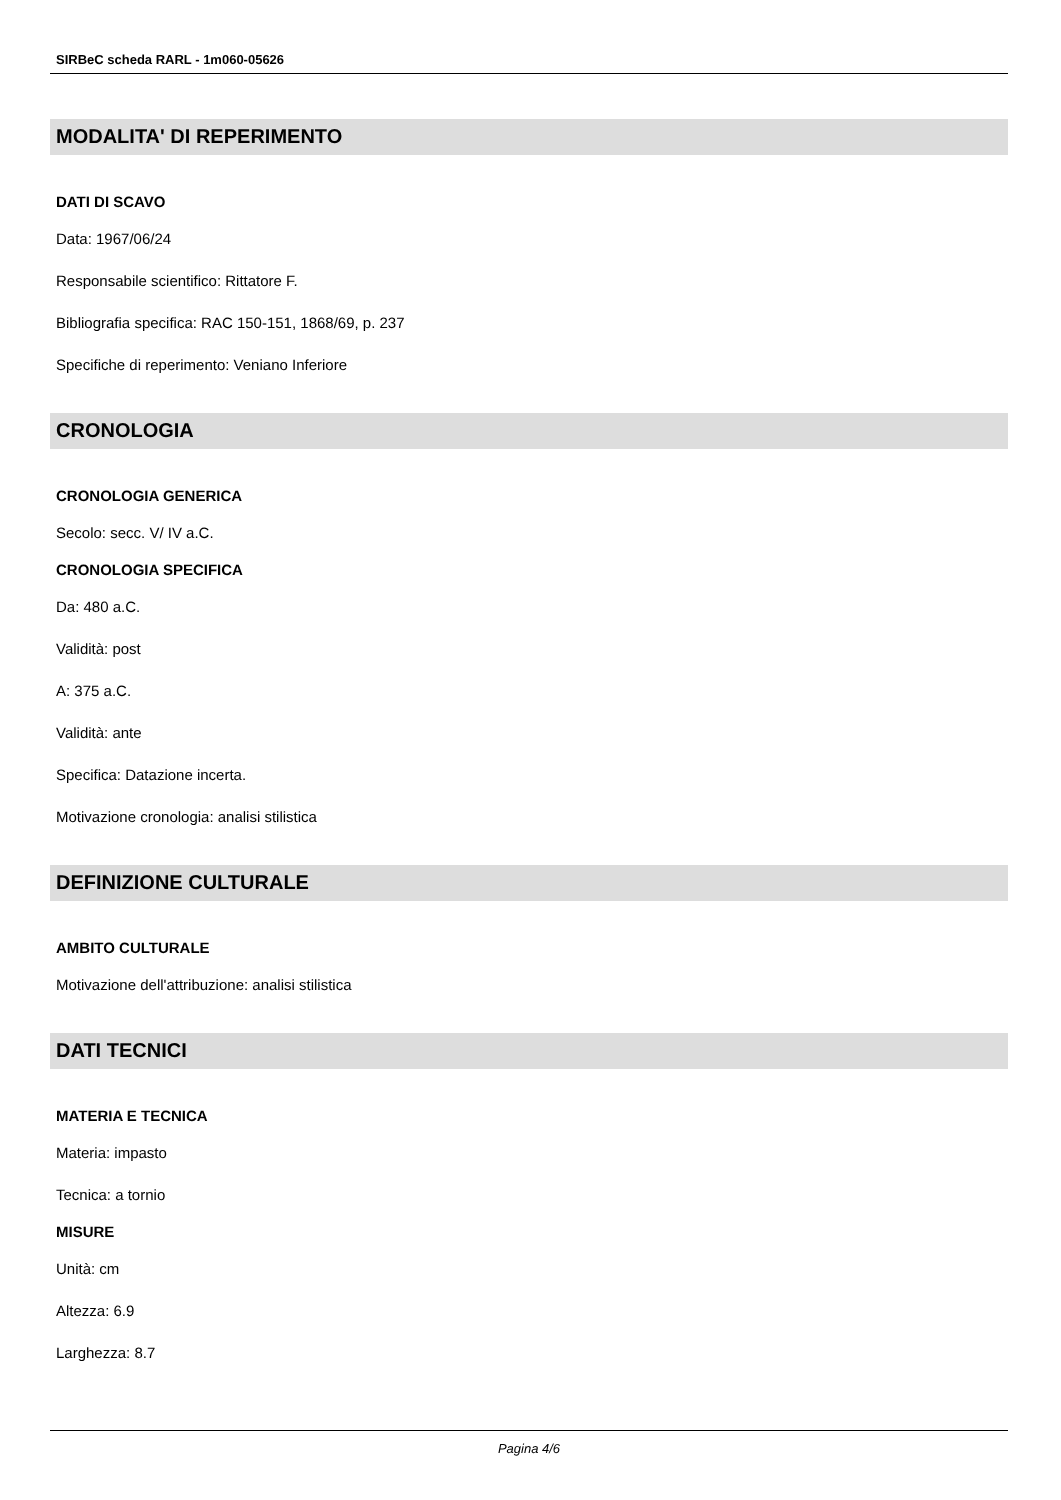SIRBeC scheda RARL - 1m060-05626
MODALITA' DI REPERIMENTO
DATI DI SCAVO
Data: 1967/06/24
Responsabile scientifico: Rittatore F.
Bibliografia specifica: RAC 150-151, 1868/69, p. 237
Specifiche di reperimento: Veniano Inferiore
CRONOLOGIA
CRONOLOGIA GENERICA
Secolo: secc. V/ IV a.C.
CRONOLOGIA SPECIFICA
Da: 480 a.C.
Validità: post
A: 375 a.C.
Validità: ante
Specifica: Datazione incerta.
Motivazione cronologia: analisi stilistica
DEFINIZIONE CULTURALE
AMBITO CULTURALE
Motivazione dell'attribuzione: analisi stilistica
DATI TECNICI
MATERIA E TECNICA
Materia: impasto
Tecnica: a tornio
MISURE
Unità: cm
Altezza: 6.9
Larghezza: 8.7
Pagina 4/6